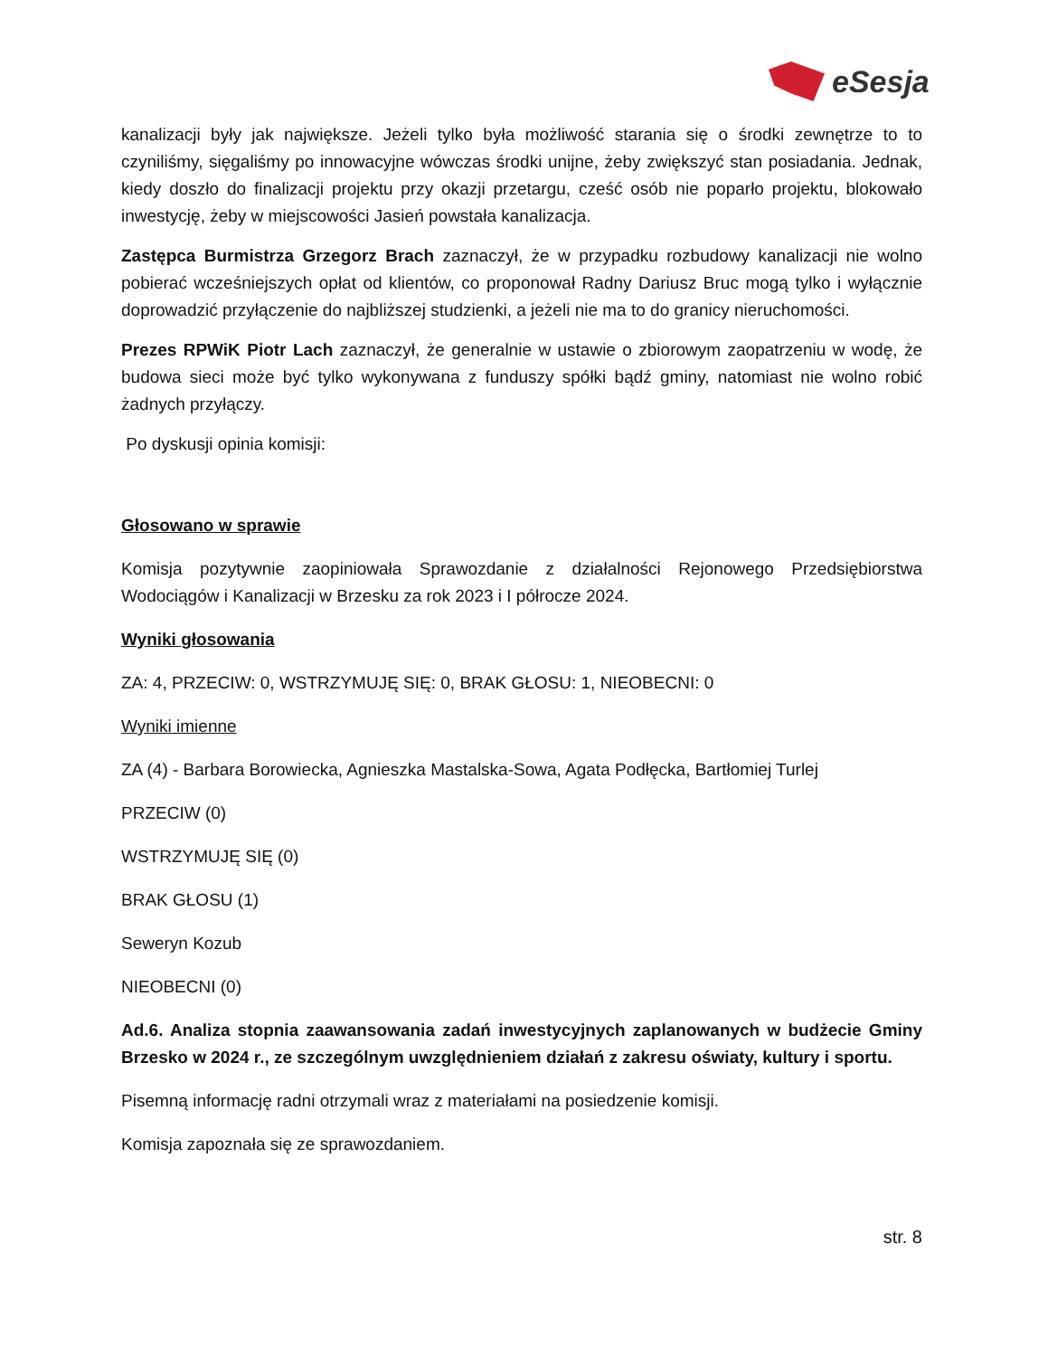eSesja
kanalizacji były jak największe. Jeżeli tylko była możliwość starania się o środki zewnętrze to to czyniliśmy, sięgaliśmy po innowacyjne wówczas środki unijne, żeby zwiększyć stan posiadania. Jednak, kiedy doszło do finalizacji projektu przy okazji przetargu, cześć osób nie poparło projektu, blokowało inwestycję, żeby w miejscowości Jasień powstała kanalizacja.
Zastępca Burmistrza Grzegorz Brach zaznaczył, że w przypadku rozbudowy kanalizacji nie wolno pobierać wcześniejszych opłat od klientów, co proponował Radny Dariusz Bruc mogą tylko i wyłącznie doprowadzić przyłączenie do najbliższej studzienki, a jeżeli nie ma to do granicy nieruchomości.
Prezes RPWiK Piotr Lach zaznaczył, że generalnie w ustawie o zbiorowym zaopatrzeniu w wodę, że budowa sieci może być tylko wykonywana z funduszy spółki bądź gminy, natomiast nie wolno robić żadnych przyłączy.
Po dyskusji opinia komisji:
Głosowano w sprawie
Komisja pozytywnie zaopiniowała Sprawozdanie z działalności Rejonowego Przedsiębiorstwa Wodociągów i Kanalizacji w Brzesku za rok 2023 i I półrocze 2024.
Wyniki głosowania
ZA: 4, PRZECIW: 0, WSTRZYMUJĘ SIĘ: 0, BRAK GŁOSU: 1, NIEOBECNI: 0
Wyniki imienne
ZA (4) - Barbara Borowiecka, Agnieszka Mastalska-Sowa, Agata Podłęcka, Bartłomiej Turlej
PRZECIW (0)
WSTRZYMUJĘ SIĘ (0)
BRAK GŁOSU (1)
Seweryn Kozub
NIEOBECNI (0)
Ad.6. Analiza stopnia zaawansowania zadań inwestycyjnych zaplanowanych w budżecie Gminy Brzesko w 2024 r., ze szczególnym uwzględnieniem działań z zakresu oświaty, kultury i sportu.
Pisemną informację radni otrzymali wraz z materiałami na posiedzenie komisji.
Komisja zapoznała się ze sprawozdaniem.
str. 8